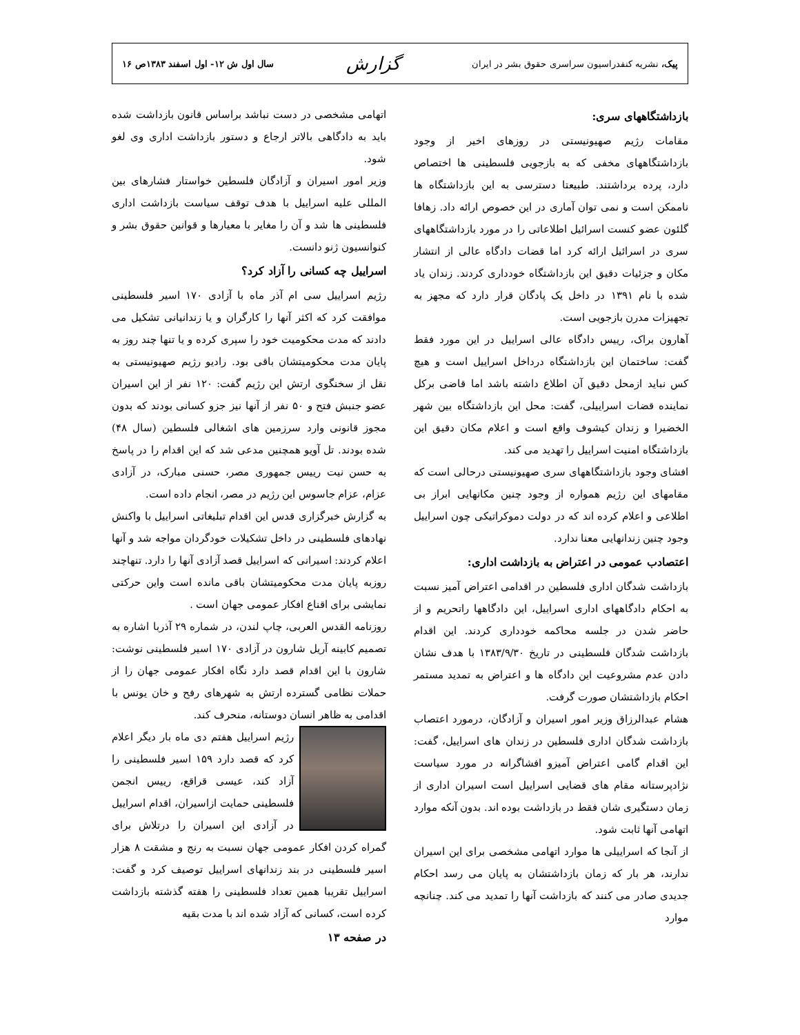پیک، نشریه کنفدراسیون سراسری حقوق بشر در ایران گزارش سال اول ش ۱۲- اول اسفند ۱۳۸۳ص ۱۶
بازداشتگاههای سری:
مقامات رژیم صهیونیستی در روزهای اخیر از وجود بازداشتگاههای مخفی که به بازجویی فلسطینی ها اختصاص دارد، پرده برداشتند. طبیعتا دسترسی به این بازداشتگاه ها ناممکن است و نمی توان آماری در این خصوص ارائه داد. زهافا گلئون عضو کنست اسرائیل اطلاعاتی را در مورد بازداشتگاههای سری در اسرائیل ارائه کرد اما قضات دادگاه عالی از انتشار مکان و جزئیات دقیق این بازداشتگاه خودداری کردند. زندان یاد شده با نام ۱۳۹۱ در داخل یک پادگان قرار دارد که مجهز به تجهیزات مدرن بازجویی است.
آهارون براک، رییس دادگاه عالی اسراییل در این مورد فقط گفت: ساختمان این بازداشتگاه درداخل اسراییل است و هیچ کس نباید ازمحل دقیق آن اطلاع داشته باشد اما قاضی برکل نماینده قضات اسراییلی، گفت: محل این بازداشتگاه بین شهر الخضیرا و زندان کیشوف واقع است و اعلام مکان دقیق این بازداشتگاه امنیت اسراییل را تهدید می کند.
افشای وجود بازداشتگاههای سری صهیونیستی درحالی است که مقامهای این رژیم همواره از وجود چنین مکانهایی ابراز بی اطلاعی و اعلام کرده اند که در دولت دموکراتیکی چون اسراییل وجود چنین زندانهایی معنا ندارد.
اعتصادب عمومی در اعتراض به بازداشت اداری:
بازداشت شدگان اداری فلسطین در اقدامی اعتراض آمیز نسبت به احکام دادگاههای اداری اسراییل، این دادگاهها راتحریم و از حاضر شدن در جلسه محاکمه خودداری کردند. این اقدام بازداشت شدگان فلسطینی در تاریخ ۱۳۸۳/۹/۳۰ با هدف نشان دادن عدم مشروعیت این دادگاه ها و اعتراض به تمدید مستمر احکام بازداشتشان صورت گرفت.
هشام عبدالرزاق وزیر امور اسیران و آزادگان، درمورد اعتصاب بازداشت شدگان اداری فلسطین در زندان های اسراییل، گفت: این اقدام گامی اعتراض آمیزو افشاگرانه در مورد سیاست نژادپرستانه مقام های قضایی اسراییل است اسیران اداری از زمان دستگیری شان فقط در بازداشت بوده اند. بدون آنکه موارد اتهامی آنها ثابت شود.
از آنجا که اسراییلی ها موارد اتهامی مشخصی برای این اسیران ندارند، هر بار که زمان بازداشتشان به پایان می رسد احکام جدیدی صادر می کنند که بازداشت آنها را تمدید می کند. چنانچه موارد
اتهامی مشخصی در دست نباشد براساس قانون بازداشت شده باید به دادگاهی بالاتر ارجاع و دستور بازداشت اداری وی لغو شود.
وزیر امور اسیران و آزادگان فلسطین خواستار فشارهای بین المللی علیه اسراییل با هدف توقف سیاست بازداشت اداری فلسطینی ها شد و آن را مغایر با معیارها و قوانین حقوق بشر و کنوانسیون ژنو دانست.
اسراییل چه کسانی را آزاد کرد؟
رژیم اسراییل سی ام آذر ماه با آزادی ۱۷۰ اسیر فلسطینی موافقت کرد که اکثر آنها را کارگران و یا زندانیانی تشکیل می دادند که مدت محکومیت خود را سپری کرده و یا تنها چند روز به پایان مدت محکومیتشان باقی بود. رادیو رژیم صهیونیستی به نقل از سخنگوی ارتش این رژیم گفت: ۱۲۰ نفر از این اسیران عضو جنبش فتح و ۵۰ نفر از آنها نیز جزو کسانی بودند که بدون مجوز قانونی وارد سرزمین های اشغالی فلسطین (سال ۴۸) شده بودند. تل آویو همچنین مدعی شد که این اقدام را در پاسخ به حسن نیت رییس جمهوری مصر، حسنی مبارک، در آزادی عزام، عزام جاسوس این رژیم در مصر، انجام داده است.
به گزارش خبرگزاری قدس این اقدام تبلیغاتی اسراییل با واکنش نهادهای فلسطینی در داخل تشکیلات خودگردان مواجه شد و آنها اعلام کردند: اسیرانی که اسراییل قصد آزادی آنها را دارد. تنهاچند روزبه پایان مدت محکومیتشان باقی مانده است واین حرکتی نمایشی برای اقناع افکار عمومی جهان است .
روزنامه القدس العربی، چاپ لندن، در شماره ۲۹ آذربا اشاره به تصمیم کابینه آریل شارون در آزادی ۱۷۰ اسیر فلسطینی نوشت: شارون با این اقدام قصد دارد نگاه افکار عمومی جهان را از حملات نظامی گسترده ارتش به شهرهای رفح و خان یونس با اقدامی به ظاهر انسان دوستانه، منحرف کند.
رژیم اسراییل هفتم دی ماه بار دیگر اعلام کرد که قصد دارد ۱۵۹ اسیر فلسطینی را آزاد کند، عیسی قراقع، رییس انجمن فلسطینی حمایت ازاسیران، اقدام اسراییل در آزادی این اسیران را درتلاش برای گمراه کردن افکار عمومی جهان نسبت به رنج و مشقت ۸ هزار اسیر فلسطینی در بند زندانهای اسراییل توصیف کرد و گفت: اسراییل تقریبا همین تعداد فلسطینی را هفته گذشته بازداشت کرده است، کسانی که آزاد شده اند با مدت بقیه
در صفحه ۱۳